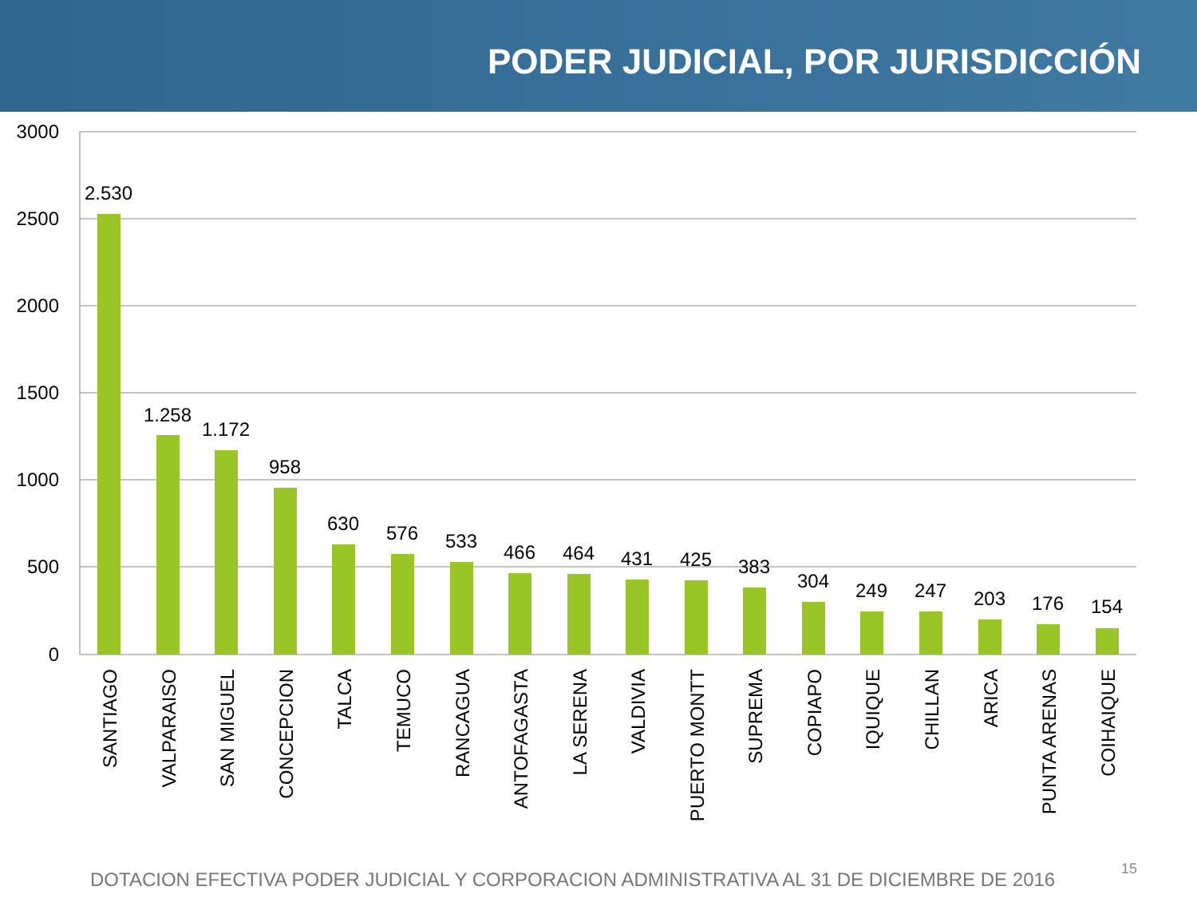PODER JUDICIAL, POR JURISDICCIÓN
3000
2500
2000
1500
1000
500
0
2.530
1.258
1.172
958
630
576
533
466
464
431
425
383
304
249
247
203
176
154
SANTIAGO
VALPARAISO
SAN MIGUEL
CONCEPCION
TALCA
TEMUCO
RANCAGUA
ANTOFAGASTA
LA SERENA
VALDIVIA
PUERTO MONTT
SUPREMA
COPIAPO
IQUIQUE
CHILLAN
ARICA
PUNTA ARENAS
COIHAIQUE
DOTACION EFECTIVA PODER JUDICIAL Y CORPORACION ADMINISTRATIVA AL 31 DE DICIEMBRE DE 2016
15